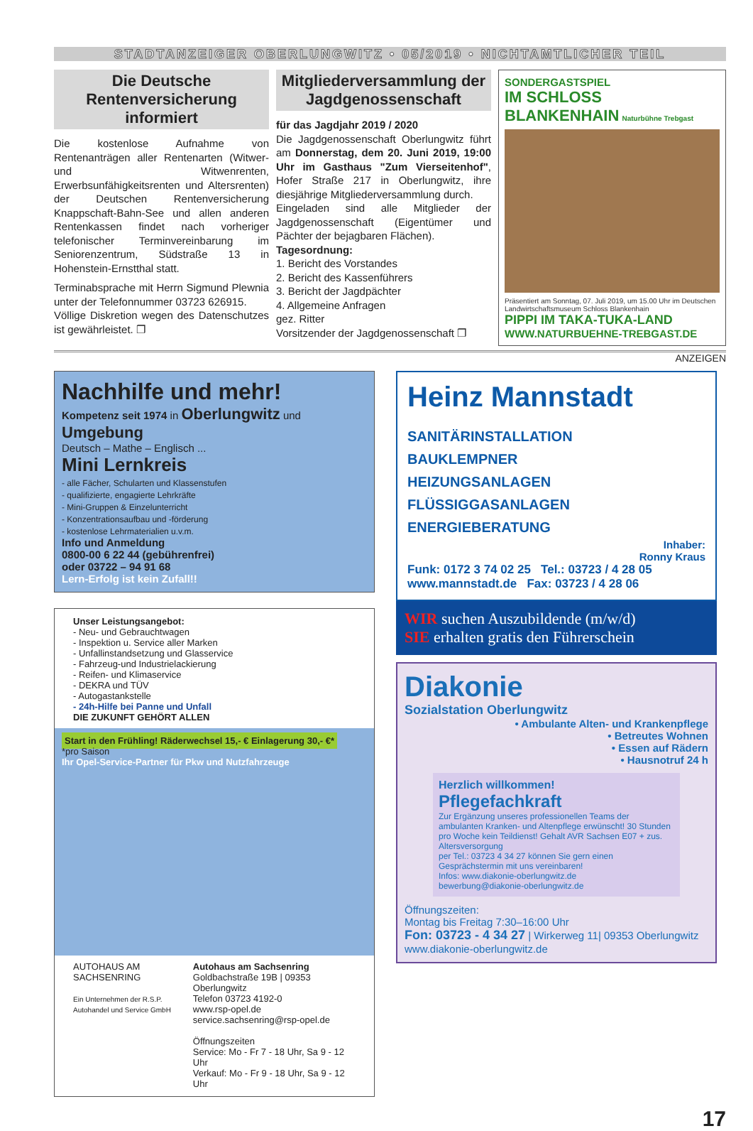STADTANZEIGER OBERLUNGWITZ • 05/2019 • NICHTAMTLICHER TEIL
Die Deutsche Rentenversicherung informiert
Die kostenlose Aufnahme von Rentenanträgen aller Rentenarten (Witwer- und Witwenrenten, Erwerbsunfähigkeitsrenten und Altersrenten) der Deutschen Rentenversicherung Knappschaft-Bahn-See und allen anderen Rentenkassen findet nach vorheriger telefonischer Terminvereinbarung im Seniorenzentrum, Südstraße 13 in Hohenstein-Ernstthal statt.
Terminabsprache mit Herrn Sigmund Plewnia unter der Telefonnummer 03723 626915.
Völlige Diskretion wegen des Datenschutzes ist gewährleistet. ❐
Mitgliederversammlung der Jagdgenossenschaft
für das Jagdjahr 2019 / 2020
Die Jagdgenossenschaft Oberlungwitz führt am Donnerstag, dem 20. Juni 2019, 19:00 Uhr im Gasthaus "Zum Vierseitenhof", Hofer Straße 217 in Oberlungwitz, ihre diesjährige Mitgliederversammlung durch.
Eingeladen sind alle Mitglieder der Jagdgenossenschaft (Eigentümer und Pächter der bejagbaren Flächen).
Tagesordnung:
1. Bericht des Vorstandes
2. Bericht des Kassenführers
3. Bericht der Jagdpächter
4. Allgemeine Anfragen
gez. Ritter
Vorsitzender der Jagdgenossenschaft ❐
SONDERGASTSPIEL
IM SCHLOSS BLANKENHAIN Naturbühne Trebgast
Präsentiert am Sonntag, 07. Juli 2019, um 15.00 Uhr im Deutschen Landwirtschaftsmuseum Schloss Blankenhain
PIPPI IM TAKA-TUKA-LAND
WWW.NATURBUEHNE-TREBGAST.DE
ANZEIGEN
Nachhilfe und mehr!
Kompetenz seit 1974 in Oberlungwitz und Umgebung
Deutsch – Mathe – Englisch ...
Mini Lernkreis
- alle Fächer, Schularten und Klassenstufen
- qualifizierte, engagierte Lehrkräfte
- Mini-Gruppen & Einzelunterricht
- Konzentrationsaufbau und -förderung
- kostenlose Lehrmaterialien u.v.m.
Info und Anmeldung
0800-00 6 22 44 (gebührenfrei)
oder 03722 – 94 91 68
Lern-Erfolg ist kein Zufall!!
Unser Leistungsangebot:
- Neu- und Gebrauchtwagen
- Inspektion u. Service aller Marken
- Unfallinstandsetzung und Glasservice
- Fahrzeug-und Industrielackierung
- Reifen- und Klimaservice
- DEKRA und TÜV
- Autogastankstelle
- 24h-Hilfe bei Panne und Unfall
DIE ZUKUNFT GEHÖRT ALLEN
Start in den Frühling! Räderwechsel 15,- € Einlagerung 30,- €*
*pro Saison
Ihr Opel-Service-Partner für Pkw und Nutzfahrzeuge
AUTOHAUS AM SACHSENRING
Ein Unternehmen der R.S.P. Autohandel und Service GmbH
Autohaus am Sachsenring
Goldbachstraße 19B | 09353 Oberlungwitz
Telefon 03723 4192-0
www.rsp-opel.de
service.sachsenring@rsp-opel.de
Öffnungszeiten
Service: Mo - Fr 7 - 18 Uhr, Sa 9 - 12 Uhr
Verkauf: Mo - Fr 9 - 18 Uhr, Sa 9 - 12 Uhr
Heinz Mannstadt
SANITÄRINSTALLATION
BAUKLEMPNER
HEIZUNGSANLAGEN
FLÜSSIGGASANLAGEN
ENERGIEBERATUNG
Inhaber:
Ronny Kraus
Funk: 0172 3 74 02 25 Tel.: 03723 / 4 28 05
www.mannstadt.de Fax: 03723 / 4 28 06
WIR suchen Auszubildende (m/w/d)
SIE erhalten gratis den Führerschein
Diakonie
Sozialstation Oberlungwitz
• Ambulante Alten- und Krankenpflege
• Betreutes Wohnen
• Essen auf Rädern
• Hausnotruf 24 h
Herzlich willkommen!
Pflegefachkraft
Zur Ergänzung unseres professionellen Teams der ambulanten Kranken- und Altenpflege erwünscht! 30 Stunden pro Woche kein Teildienst! Gehalt AVR Sachsen E07 + zus. Altersversorgung
per Tel.: 03723 4 34 27 können Sie gern einen Gesprächstermin mit uns vereinbaren!
Infos: www.diakonie-oberlungwitz.de
bewerbung@diakonie-oberlungwitz.de
Öffnungszeiten:
Montag bis Freitag 7:30–16:00 Uhr
Fon: 03723 - 4 34 27 | Wirkerweg 11| 09353 Oberlungwitz
www.diakonie-oberlungwitz.de
17